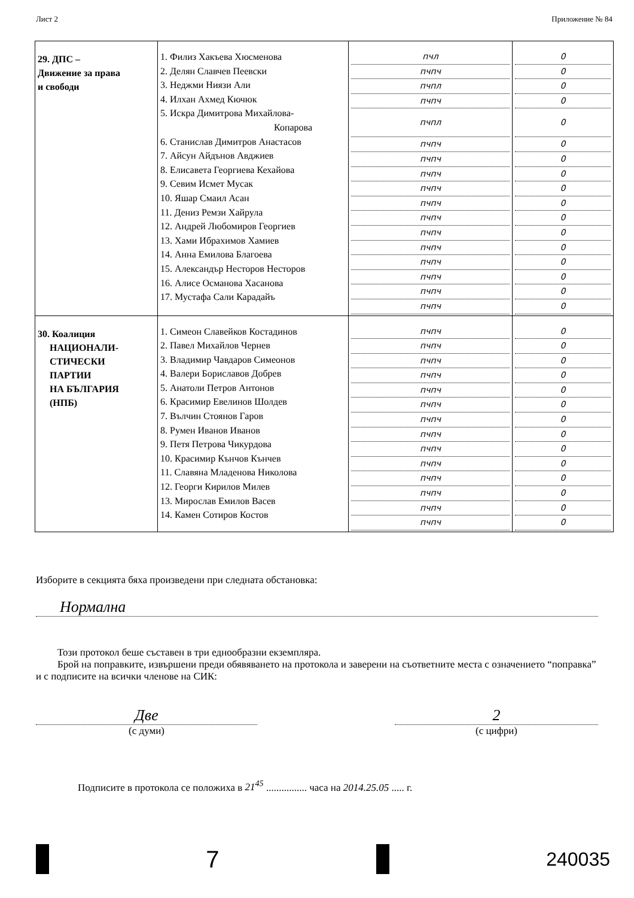Лист 2 Приложение № 84
| 29. ДПС – Движение за права и свободи | 1. Филиз Хакъева Хюсменова 2. Делян Славчев Пеевски 3. Неджми Ниязи Али 4. Илхан Ахмед Кючюк 5. Искра Димитрова Михайлова- Копарова 6. Станислав Димитров Анастасов 7. Айсун Айдънов Авджиев 8. Елисавета Георгиева Кехайова 9. Севим Исмет Мусак 10. Яшар Смаил Асан 11. Дениз Ремзи Хайрула 12. Андрей Любомиров Георгиев 13. Хами Ибрахимов Хамиев 14. Анна Емилова Благоева 15. Александър Несторов Несторов 16. Алисе Османова Хасанова 17. Мустафа Сали Карадайъ | пчл пчпч пчпл пчпч пчпл пчпч пчпч пчпч пчпч пчпч пчпч пчпч пчпч пчпч пчпч пчпч пчпч | 0 0 0 0 0 0 0 0 0 0 0 0 0 0 0 0 0 |
| 30. Коалиция НАЦИОНАЛИ- СТИЧЕСКИ ПАРТИИ НА БЪЛГАРИЯ (НПБ) | 1. Симеон Славейков Костадинов 2. Павел Михайлов Чернев 3. Владимир Чавдаров Симеонов 4. Валери Бориславов Добрев 5. Анатоли Петров Антонов 6. Красимир Евелинов Шолдев 7. Вълчин Стоянов Гаров 8. Румен Иванов Иванов 9. Петя Петрова Чикурдова 10. Красимир Кънчов Кънчев 11. Славяна Младенова Николова 12. Георги Кирилов Милев 13. Мирослав Емилов Васев 14. Камен Сотиров Костов | пчпч пчпч пчпч пчпч пчпч пчпч пчпч пчпч пчпч пчпч пчпч пчпч пчпч пчпч | 0 0 0 0 0 0 0 0 0 0 0 0 0 0 |
Изборите в секцията бяха произведени при следната обстановка:
Нормална
Този протокол беше съставен в три еднообразни екземпляра.
Брой на поправките, извършени преди обявяването на протокола и заверени на съответните места с означението “поправка” и с подписите на всички членове на СИК:
Две
(с думи)
2
(с цифри)
Подписите в протокола се положиха в 21<sup>45</sup> ................ часа на 2014.25.05 ..... г.
7
240035